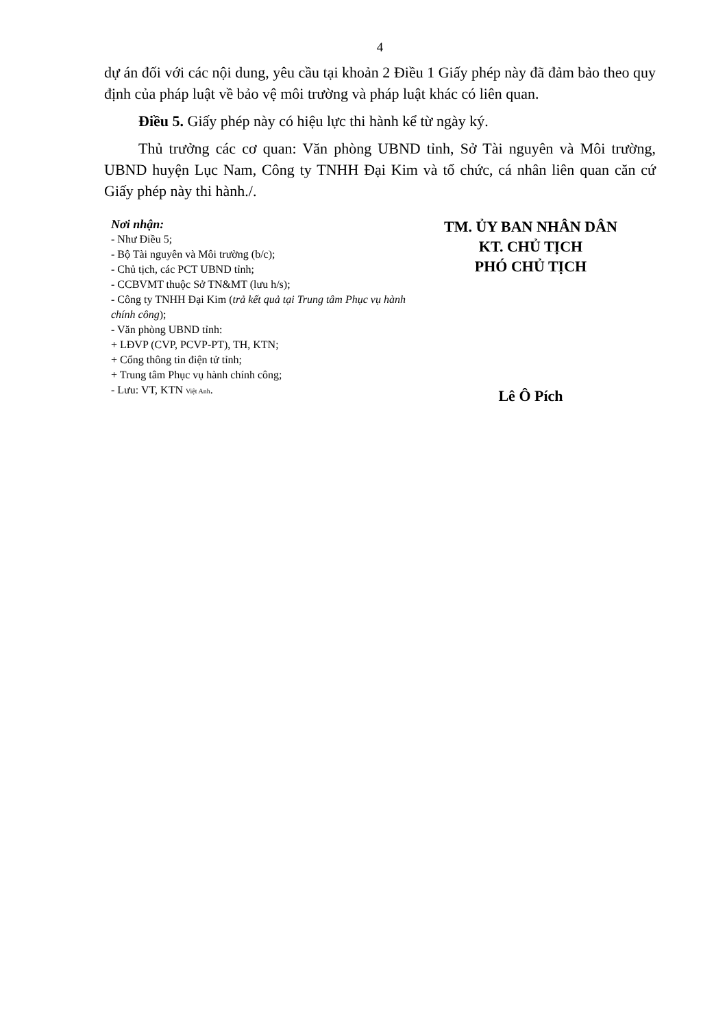4
dự án đối với các nội dung, yêu cầu tại khoản 2 Điều 1 Giấy phép này đã đảm bảo theo quy định của pháp luật về bảo vệ môi trường và pháp luật khác có liên quan.
Điều 5. Giấy phép này có hiệu lực thi hành kể từ ngày ký.
Thủ trưởng các cơ quan: Văn phòng UBND tỉnh, Sở Tài nguyên và Môi trường, UBND huyện Lục Nam, Công ty TNHH Đại Kim và tổ chức, cá nhân liên quan căn cứ Giấy phép này thi hành./.
Nơi nhận:
- Như Điều 5;
- Bộ Tài nguyên và Môi trường (b/c);
- Chủ tịch, các PCT UBND tỉnh;
- CCBVMT thuộc Sở TN&MT (lưu h/s);
- Công ty TNHH Đại Kim (trả kết quả tại Trung tâm Phục vụ hành chính công);
- Văn phòng UBND tỉnh:
+ LĐVP (CVP, PCVP-PT), TH, KTN;
+ Cổng thông tin điện tử tỉnh;
+ Trung tâm Phục vụ hành chính công;
- Lưu: VT, KTN Việt Anh.
TM. ỦY BAN NHÂN DÂN
KT. CHỦ TỊCH
PHÓ CHỦ TỊCH
Lê Ô Pích